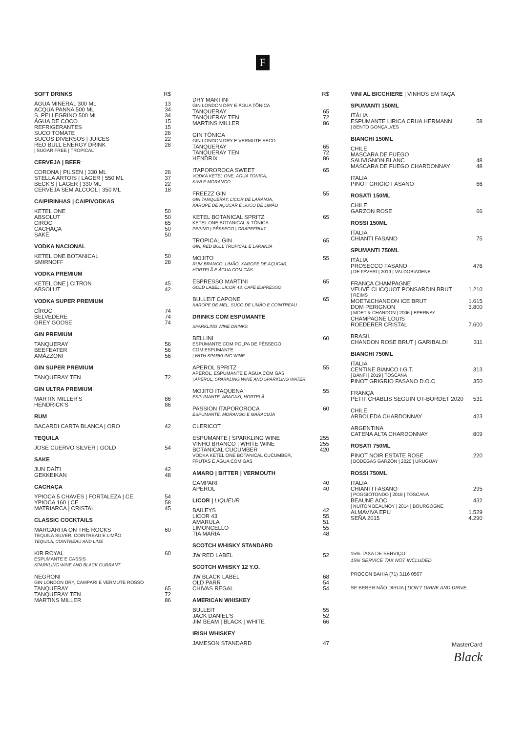F
SOFT DRINKS R$
ÁGUA MINERAL 300 ML 13
ACQUA PANNA 500 ML 34
S. PELLEGRINO 500 ML 34
ÁGUA DE COCO 15
REFRIGERANTES 15
SUCO TOMATE 26
SUCOS DIVERSOS | JUICES 22
RED BULL ENERGY DRINK 28
| SUGAR FREE | TROPICAL
CERVEJA | BEER
CORONA | PILSEN | 330 ML 26
STELLA ARTOIS | LAGER | 550 ML 37
BECK'S | LAGER | 330 ML 22
CERVEJA SEM ÁLCOOL | 350 ML 18
CAIPIRINHAS | CAIPIVODKAS
KETEL ONE 50
ABSOLUT 50
CIROC 65
CACHAÇA 50
SAKÊ 50
VODKA NACIONAL
KETEL ONE BOTANICAL 50
SMIRNOFF 28
VODKA PREMIUM
KETEL ONE | CITRON 45
ABSOLUT 42
VODKA SUPER PREMIUM
CÎROC 74
BELVEDERE 74
GREY GOOSE 74
GIN PREMIUM
TANQUERAY 56
BEEFEATER 56
AMÁZZONI 56
GIN SUPER PREMIUM
TANQUERAY TEN 72
GIN ULTRA PREMIUM
MARTIN MILLER'S 86
HENDRICK'S 86
RUM
BACARDI CARTA BLANCA | ORO 42
TEQUILA
JOSE CUERVO SILVER | GOLD 54
SAKE
JUN DAÍTI 42
GEKKEIKAN 48
CACHAÇA
YPIOCA 5 CHAVES | FORTALEZA | CE 54
YPIOCA 160 | CE 58
MATRIARCA | CRISTAL 45
CLASSIC COCKTAILS
MARGARITA ON THE ROCKS 60
TEQUILA SILVER, COINTREAU E LIMÃO
TEQUILA, COINTREAU AND LIME
KIR ROYAL 60
ESPUMANTE E CASSIS
SPARKLING WINE AND BLACK CURRANT
NEGRONI
GIN LONDON DRY, CAMPARI E VERMUTE ROSSO
TANQUERAY 65
TANQUERAY TEN 72
MARTINS MILLER 86
R$
DRY MARTINI
GIN LONDON DRY E ÁGUA TÔNICA
TANQUERAY 65
TANQUERAY TEN 72
MARTINS MILLER 86
GIN TÔNICA
GIN LONDON DRY E VERMUTE SECO
TANQUERAY 65
TANQUERAY TEN 72
HENDRIX 86
ITAPOROROCA SWEET 65
VODKA KETEL ONE, ÁGUA TONICA,
KIWI E MORANGO
FREEZZ GIN 55
GIN TANQUERAY, LICOR DE LARANJA,
XAROPE DE AÇUCAR E SUCO DE LIMÃO
KETEL BOTANICAL SPRITZ 65
KETEL ONE BOTANICAL & TÔNICA
PEPINO | PÊSSEGO | GRAPEFRUIT
TROPICAL GIN 65
GIN, RED BULL TROPICAL E LARANJA
MOJITO 55
RUM BRANCO, LIMÃO, XAROPE DE AÇUCAR,
HORTELÃ E ÁGUA COM GÁS
ESPRESSO MARTINI 65
GOLD LABEL, LICOR 43, CAFÉ ESPRESSO
BULLEIT CAPONE 65
XAROPE DE MEL, SUCO DE LIMÃO E COINTREAU
DRINKS COM ESPUMANTE
SPARKLING WINE DRINKS
BELLINI 60
ESPUMANTE COM POLPA DE PÊSSEGO
COM ESPUMANTE
| WITH SPARKLING WINE
APEROL SPRITZ 55
APEROL, ESPUMANTE E ÁGUA COM GÁS
| APEROL, SPARKLING WINE AND SPARKLING WATER
MOJITO ITAQUENA 55
ESPUMANTE, ABACAXI, HORTELÃ
PASSION ITAPOROROCA 60
ESPUMANTE, MORANGO E MARACUJÁ
CLERICOT
ESPUMANTE | SPARKLING WINE 255
VINHO BRANCO | WHITE WINE 255
BOTANICAL CUCUMBER 420
VODKA KETEL ONE BOTANICAL CUCUMBER,
FRUTAS E ÁGUA COM GÁS
AMARO | BITTER | VERMOUTH
CAMPARI 40
APEROL 40
LICOR | LIQUEUR
BAILEYS 42
LICOR 43 55
AMARULA 51
LIMONCELLO 55
TIA MARIA 48
SCOTCH WHISKY STANDARD
JW RED LABEL 52
SCOTCH WHISKY 12 Y.O.
JW BLACK LABEL 68
OLD PARR 54
CHIVAS REGAL 54
AMERICAN WHISKEY
BULLEIT 55
JACK DANIEL'S 52
JIM BEAM | BLACK | WHITE 66
IRISH WHISKEY
JAMESON STANDARD 47
VINI AL BICCHIERE | VINHOS EM TAÇA
SPUMANTI 150ML
ITÁLIA
ESPUMANTE LIRICA CRUA HERMANN 58
| BENTO GONÇALVES
BIANCHI 150ML
CHILE
MASCARA DE FUEGO
SAUVIGNON BLANC 48
MASCARA DE FUEGO CHARDONNAY 48
ITALIA
PINOT GRIGIO FASANO 66
ROSATI 150ML
CHILE
GARZON ROSE 66
ROSSI 150ML
ITALIA
CHIANTI FASANO 75
SPUMANTI 750ML
ITÁLIA
PROSECCO FASANO 476
| DE FAVERI | 2019 | VALDOBIADENE
FRANÇA CHAMPAGNE
VEUVE CLICQUOT PONSARDIN BRUT 1.210
| REIMS
MOET&CHANDON ICE BRUT 1.615
DOM PERIGNON 3.800
| MOET & CHANDON | 2006 | EPERNAY
CHAMPAGNE LOUIS
ROEDERER CRISTAL 7.600
BRASIL
CHANDON ROSE BRUT | GARIBALDI 311
BIANCHI 750ML
ITALIA
CENTINE BIANCO I.G.T. 313
| BANFI | 2019 | TOSCANA
PINOT GRIGRIO FASANO D.O.C 350
FRANÇA
PETIT CHABLIS SEGUIN OT-BORDET 2020 531
CHILE
ARBOLEDA CHARDONNAY 423
ARGENTINA
CATENA ALTA CHARDONNAY 809
ROSATI 750ML
PINOT NOIR ESTATE ROSE 220
| BODEGAS GARZÓN | 2020 | URUGUAY
ROSSI 750ML
ITALIA
CHIANTI FASANO 295
| POGGIOTONDO | 2018 | TOSCANA
BEAUNE AOC 432
| NUITON BEAUNOY | 2014 | BOURGOGNE
ALMAVIVA EPU 1.529
SEÑA 2015 4.290
15% TAXA DE SERVIÇO
15% SERVICE TAX NOT INCLUDED
PROCON BAHIA (71) 3116 0567
SE BEBER NÃO DIRIJA | DON'T DRINK AND DRIVE
MasterCard
Black